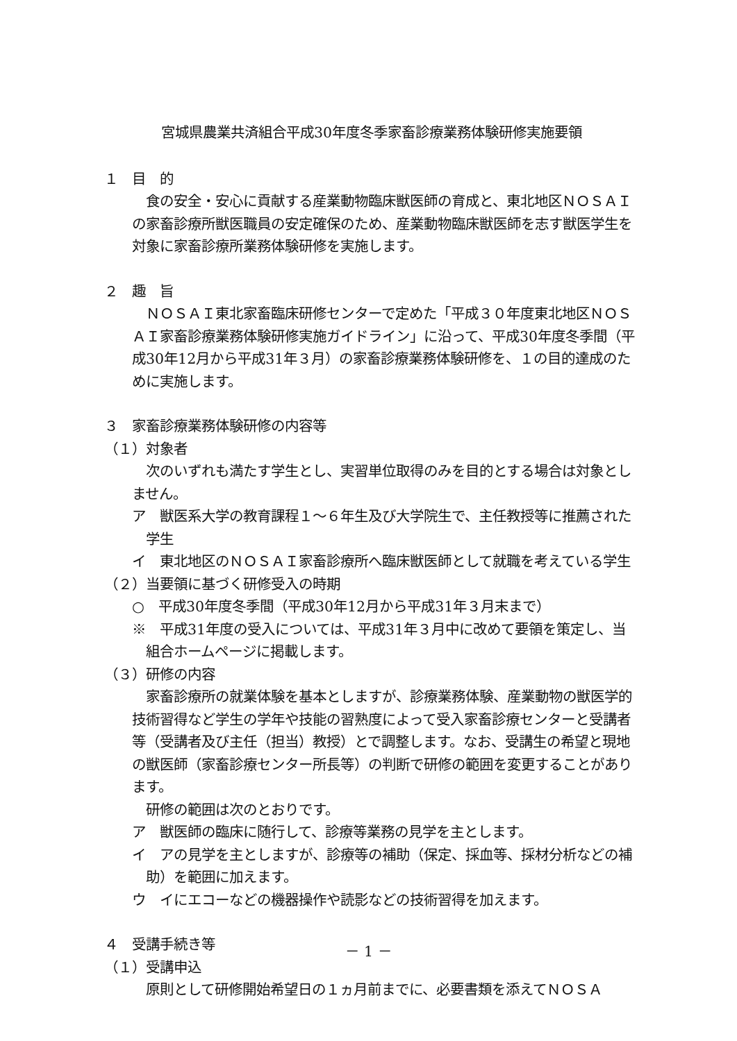宮城県農業共済組合平成30年度冬季家畜診療業務体験研修実施要領
１　目　的
食の安全・安心に貢献する産業動物臨床獣医師の育成と、東北地区ＮＯＳＡＩの家畜診療所獣医職員の安定確保のため、産業動物臨床獣医師を志す獣医学生を対象に家畜診療所業務体験研修を実施します。
２　趣　旨
ＮＯＳＡＩ東北家畜臨床研修センターで定めた「平成３０年度東北地区ＮＯＳＡＩ家畜診療業務体験研修実施ガイドライン」に沿って、平成30年度冬季間（平成30年12月から平成31年３月）の家畜診療業務体験研修を、１の目的達成のために実施します。
３　家畜診療業務体験研修の内容等
（１）対象者
次のいずれも満たす学生とし、実習単位取得のみを目的とする場合は対象としません。
ア　獣医系大学の教育課程１～６年生及び大学院生で、主任教授等に推薦された学生
イ　東北地区のＮＯＳＡＩ家畜診療所へ臨床獣医師として就職を考えている学生
（２）当要領に基づく研修受入の時期
○　平成30年度冬季間（平成30年12月から平成31年３月末まで）
※　平成31年度の受入については、平成31年３月中に改めて要領を策定し、当組合ホームページに掲載します。
（３）研修の内容
家畜診療所の就業体験を基本としますが、診療業務体験、産業動物の獣医学的技術習得など学生の学年や技能の習熟度によって受入家畜診療センターと受講者等（受講者及び主任（担当）教授）とで調整します。なお、受講生の希望と現地の獣医師（家畜診療センター所長等）の判断で研修の範囲を変更することがあります。
研修の範囲は次のとおりです。
ア　獣医師の臨床に随行して、診療等業務の見学を主とします。
イ　アの見学を主としますが、診療等の補助（保定、採血等、採材分析などの補助）を範囲に加えます。
ウ　イにエコーなどの機器操作や読影などの技術習得を加えます。
４　受講手続き等
（１）受講申込
原則として研修開始希望日の１ヵ月前までに、必要書類を添えてＮＯＳＡ
－ 1 －